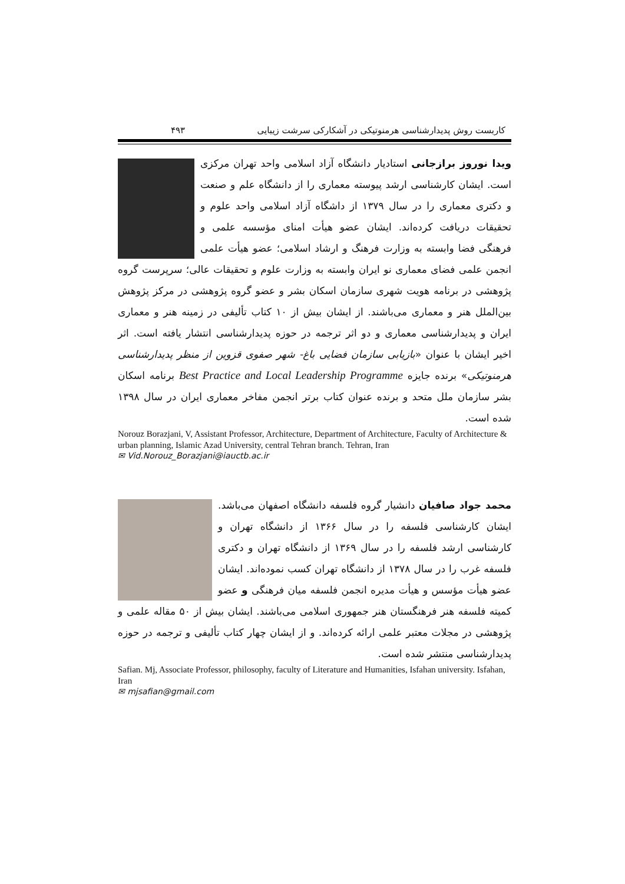کاربست روش پدیدارشناسی هرمنوتیکی در آشکارکی سرشت زیبایی ۴۹۳
ویدا نوروز برازجانی استادیار دانشگاه آزاد اسلامی واحد تهران مرکزی است. ایشان کارشناسی ارشد پیوسته معماری را از دانشگاه علم و صنعت و دکتری معماری را در سال ۱۳۷۹ از داشگاه آزاد اسلامی واحد علوم و تحقیقات دریافت کرده‌اند. ایشان عضو هیأت امنای مؤسسه علمی و فرهنگی فضا وابسته به وزارت فرهنگ و ارشاد اسلامی؛ عضو هیأت علمی انجمن علمی فضای معماری نو ایران وابسته به وزارت علوم و تحقیقات عالی؛ سرپرست گروه پژوهشی در برنامه هویت شهری سازمان اسکان بشر و عضو گروه پژوهشی در مرکز پژوهش بین‌الملل هنر و معماری می‌باشند. از ایشان بیش از ۱۰ کتاب تألیفی در زمینه هنر و معماری ایران و پدیدارشناسی معماری و دو اثر ترجمه در حوزه پدیدارشناسی انتشار یافته است. اثر اخیر ایشان با عنوان «بازیابی سازمان فضایی باغ- شهر صفوی قزوین از منظر پدیدارشناسی هرمنوتیکی» برنده جایزه Best Practice and Local Leadership Programme برنامه اسکان بشر سازمان ملل متحد و برنده عنوان کتاب برتر انجمن مفاخر معماری ایران در سال ۱۳۹۸ شده است.
Norouz Borazjani, V, Assistant Professor, Architecture, Department of Architecture, Faculty of Architecture & urban planning, Islamic Azad University, central Tehran branch. Tehran, Iran
✉ Vid.Norouz_Borazjani@iauctb.ac.ir
محمد جواد صافیان دانشیار گروه فلسفه دانشگاه اصفهان می‌باشد. ایشان کارشناسی فلسفه را در سال ۱۳۶۶ از دانشگاه تهران و کارشناسی ارشد فلسفه را در سال ۱۳۶۹ از دانشگاه تهران و دکتری فلسفه غرب را در سال ۱۳۷۸ از دانشگاه تهران کسب نموده‌اند. ایشان عضو هیأت مؤسس و هیأت مدیره انجمن فلسفه میان فرهنگی و عضو کمیته فلسفه هنر فرهنگستان هنر جمهوری اسلامی می‌باشند. ایشان بیش از ۵۰ مقاله علمی و پژوهشی در مجلات معتبر علمی ارائه کرده‌اند. و از ایشان چهار کتاب تألیفی و ترجمه در حوزه پدیدارشناسی منتشر شده است.
Safian. Mj, Associate Professor, philosophy, faculty of Literature and Humanities, Isfahan university. Isfahan, Iran
✉ mjsafian@gmail.com